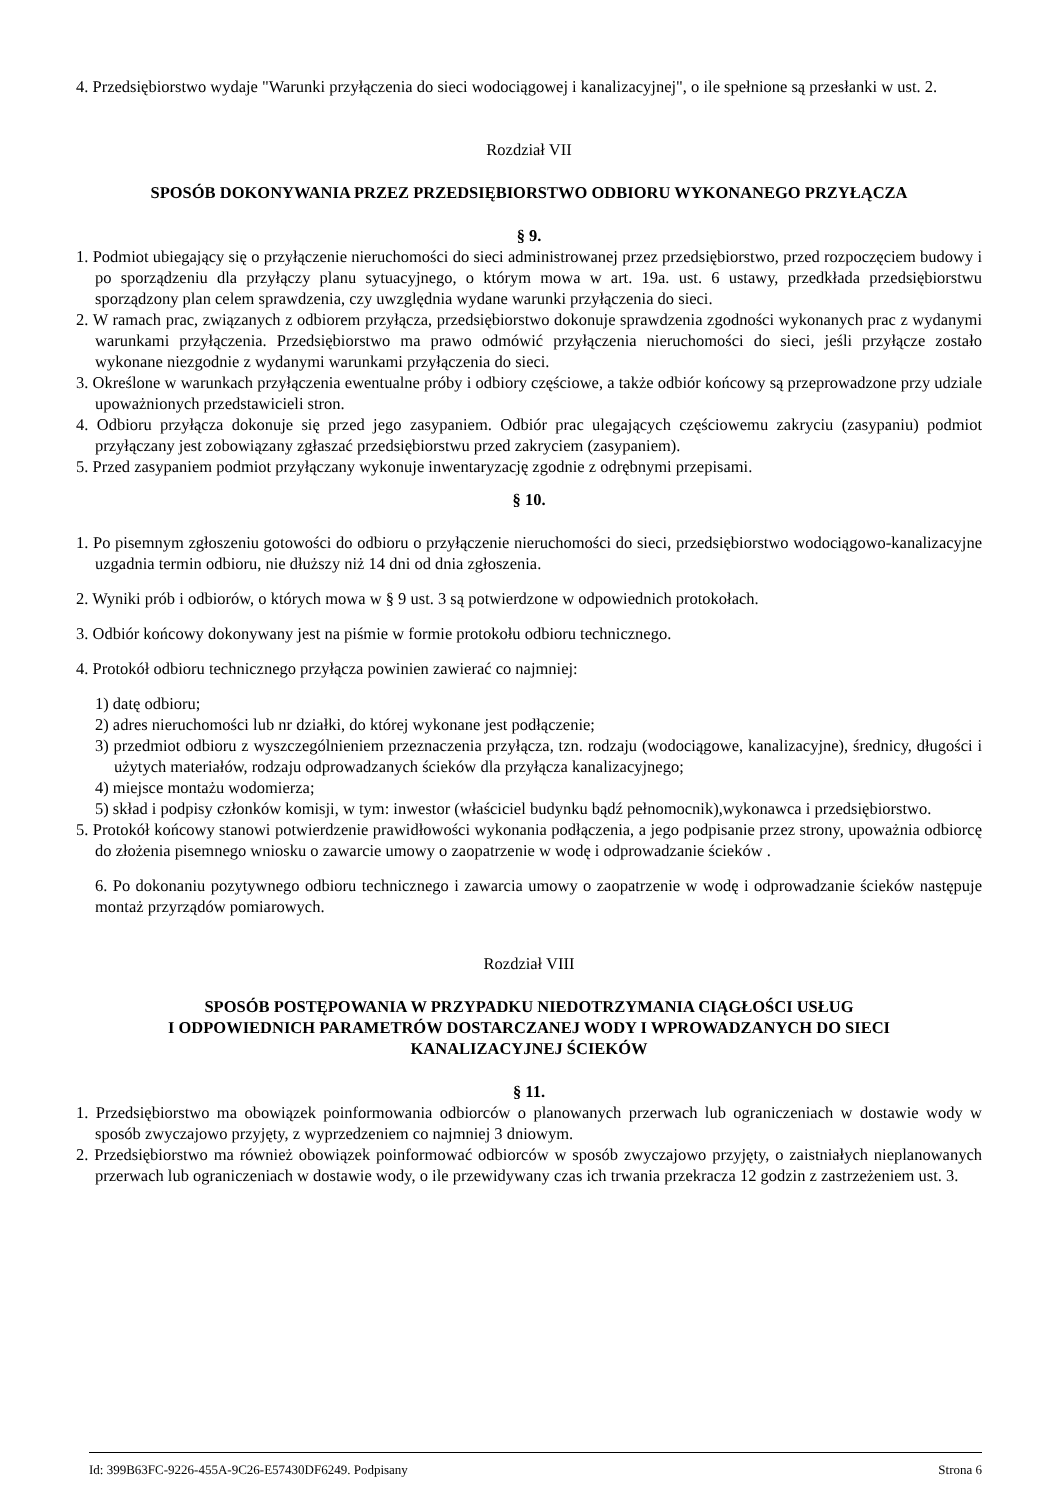4. Przedsiębiorstwo wydaje "Warunki przyłączenia do sieci wodociągowej i kanalizacyjnej", o ile spełnione są przesłanki w ust. 2.
Rozdział VII
SPOSÓB DOKONYWANIA PRZEZ PRZEDSIĘBIORSTWO ODBIORU WYKONANEGO PRZYŁĄCZA
§ 9.
1. Podmiot ubiegający się o przyłączenie nieruchomości do sieci administrowanej przez przedsiębiorstwo, przed rozpoczęciem budowy i po sporządzeniu dla przyłączy planu sytuacyjnego, o którym mowa w art. 19a. ust. 6 ustawy, przedkłada przedsiębiorstwu sporządzony plan celem sprawdzenia, czy uwzględnia wydane warunki przyłączenia do sieci.
2. W ramach prac, związanych z odbiorem przyłącza, przedsiębiorstwo dokonuje sprawdzenia zgodności wykonanych prac z wydanymi warunkami przyłączenia. Przedsiębiorstwo ma prawo odmówić przyłączenia nieruchomości do sieci, jeśli przyłącze zostało wykonane niezgodnie z wydanymi warunkami przyłączenia do sieci.
3. Określone w warunkach przyłączenia ewentualne próby i odbiory częściowe, a także odbiór końcowy są przeprowadzone przy udziale upoważnionych przedstawicieli stron.
4. Odbioru przyłącza dokonuje się przed jego zasypaniem. Odbiór prac ulegających częściowemu zakryciu (zasypaniu) podmiot przyłączany jest zobowiązany zgłaszać przedsiębiorstwu przed zakryciem (zasypaniem).
5. Przed zasypaniem podmiot przyłączany wykonuje inwentaryzację zgodnie z odrębnymi przepisami.
§ 10.
1. Po pisemnym zgłoszeniu gotowości do odbioru o przyłączenie nieruchomości do sieci, przedsiębiorstwo wodociągowo-kanalizacyjne uzgadnia termin odbioru, nie dłuższy niż 14 dni od dnia zgłoszenia.
2. Wyniki prób i odbiorów, o których mowa w § 9 ust. 3 są potwierdzone w odpowiednich protokołach.
3. Odbiór końcowy dokonywany jest na piśmie w formie protokołu odbioru technicznego.
4. Protokół odbioru technicznego przyłącza powinien zawierać co najmniej:
1) datę odbioru;
2) adres nieruchomości lub nr działki, do której wykonane jest podłączenie;
3) przedmiot odbioru z wyszczególnieniem przeznaczenia przyłącza, tzn. rodzaju (wodociągowe, kanalizacyjne), średnicy, długości i użytych materiałów, rodzaju odprowadzanych ścieków dla przyłącza kanalizacyjnego;
4) miejsce montażu wodomierza;
5) skład i podpisy członków komisji, w tym: inwestor (właściciel budynku bądź pełnomocnik),wykonawca i przedsiębiorstwo.
5. Protokół końcowy stanowi potwierdzenie prawidłowości wykonania podłączenia, a jego podpisanie przez strony, upoważnia odbiorcę do złożenia pisemnego wniosku o zawarcie umowy o zaopatrzenie w wodę i odprowadzanie ścieków .
6. Po dokonaniu pozytywnego odbioru technicznego i zawarcia umowy o zaopatrzenie w wodę i odprowadzanie ścieków następuje montaż przyrządów pomiarowych.
Rozdział VIII
SPOSÓB POSTĘPOWANIA W PRZYPADKU NIEDOTRZYMANIA CIĄGŁOŚCI USŁUG
I ODPOWIEDNICH PARAMETRÓW DOSTARCZANEJ WODY I WPROWADZANYCH DO SIECI
KANALIZACYJNEJ ŚCIEKÓW
§ 11.
1. Przedsiębiorstwo ma obowiązek poinformowania odbiorców o planowanych przerwach lub ograniczeniach w dostawie wody w sposób zwyczajowo przyjęty, z wyprzedzeniem co najmniej 3 dniowym.
2. Przedsiębiorstwo ma również obowiązek poinformować odbiorców w sposób zwyczajowo przyjęty, o zaistniałych nieplanowanych przerwach lub ograniczeniach w dostawie wody, o ile przewidywany czas ich trwania przekracza 12 godzin z zastrzeżeniem ust. 3.
Id: 399B63FC-9226-455A-9C26-E57430DF6249. Podpisany Strona 6